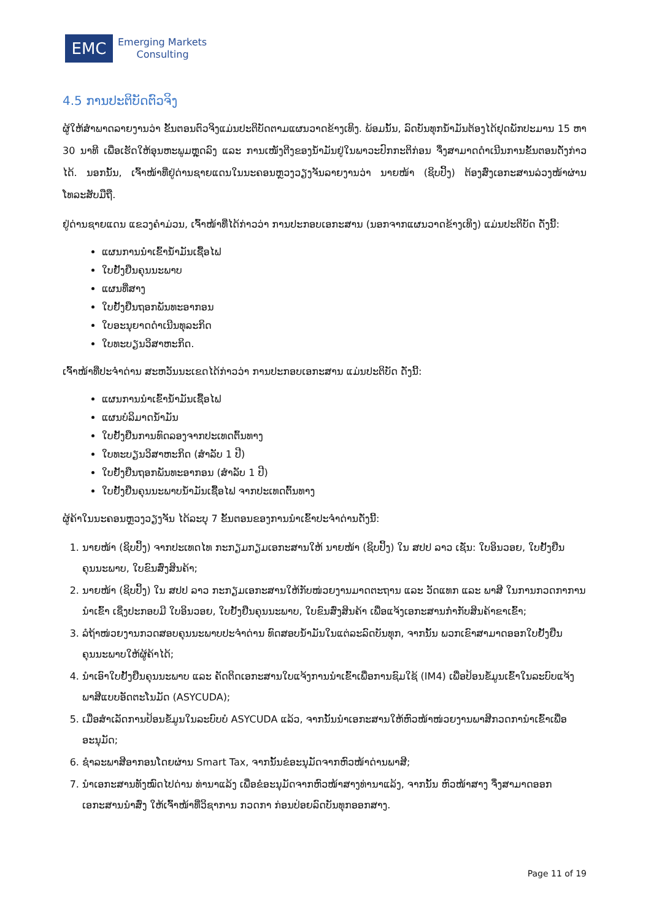EMC
Emerging Markets
Consulting
4.5 ການປະຕິບັດຕົວຈິງ
ຜູ້ໃຫ້ສຳພາດລາຍງານວ່າ ຂັ້ນຕອນຕົວຈິງແມ່ນປະຕິບັດຕາມແຜນວາດຂ້າງເທິງ. ພ້ອມນັ້ນ, ລົດບັນທຸກນ້ຳມັນຕ້ອງໄດ້ຢຸດພັກປະມານ 15 ຫາ 30 ນາທີ ເພື່ອເຮັດໃຫ້ອຸນຫະພູມຫຼຸດລົງ ແລະ ການເໜັງຕີງຂອງນ້ຳມັນຢູ່ໃນພາວະປົກກະຕິກ່ອນ ຈຶ່ງສາມາດດຳເນີນການຂັ້ນຕອນດັ່ງກ່າວໄດ້. ນອກນັ້ນ, ເຈົ້າໜ້າທີ່ຢູ່ດ່ານຊາຍແດນໃນນະຄອນຫຼວງວຽງຈັນລາຍງານວ່າ ນາຍໜ້າ (ຊິບປິ້ງ) ຕ້ອງສົ່ງເອກະສານລ່ວງໜ້າຜ່ານ ໂທລະສັບມືຖື.
ຢູ່ດ່ານຊາຍແດນ ແຂວງຄຳມ່ວນ, ເຈົ້າໜ້າທີ່ໄດ້ກ່າວວ່າ ການປະກອບເອກະສານ (ນອກຈາກແຜນວາດຂ້າງເທິງ) ແມ່ນປະຕິບັດ ດັ່ງນີ້:
ແຜນການນຳເຂົ້ານ້ຳມັນເຊື້ອໄຟ
ໃບຢັ້ງຢືນຄຸນນະພາບ
ແຜນທີ່ສາງ
ໃບຢັ້ງຢືນຖອກພັນທະອາກອນ
ໃບອະນຸຍາດດຳເນີນທຸລະກິດ
ໃບທະບຽນວິສາຫະກິດ.
ເຈົ້າໜ້າທີ່ປະຈຳດ່ານ ສະຫວັນນະເຂດໄດ້ກ່າວວ່າ ການປະກອບເອກະສານ ແມ່ນປະຕິບັດ ດັ່ງນີ້:
ແຜນການນຳເຂົ້ານ້ຳມັນເຊື້ອໄຟ
ແຜນບໍລິມາດນ້ຳມັນ
ໃບຢັ້ງຢືນການທົດລອງຈາກປະເທດຕົ້ນທາງ
ໃບທະບຽນວິສາຫະກິດ (ສຳລັບ 1 ປີ)
ໃບຢັ້ງຢືນຖອກພັນທະອາກອນ (ສຳລັບ 1 ປີ)
ໃບຢັ້ງຢືນຄຸນນະພາບນ້ຳມັນເຊື້ອໄຟ ຈາກປະເທດຕົ້ນທາງ
ຜູ້ຄ້າໃນນະຄອນຫຼວງວຽງຈັນ ໄດ້ລະບຸ 7 ຂັ້ນຕອນຂອງການນຳເຂົ້າປະຈຳດ່ານດັ່ງນີ້:
1. ນາຍໜ້າ (ຊິບປິ້ງ) ຈາກປະເທດໄທ ກະກຽມກຽມເອກະສານໃຫ້ ນາຍໜ້າ (ຊິບປິ້ງ) ໃນ ສປປ ລາວ ເຊັ່ນ: ໃບອິນວອຍ, ໃບຢັ້ງຢືນຄຸນນະພາບ, ໃບຂົນສົ່ງສິນຄ້າ;
2. ນາຍໜ້າ (ຊິບປິ້ງ) ໃນ ສປປ ລາວ ກະກຽມເອກະສານໃຫ້ກັບໜ່ວຍງານມາດຕະຖານ ແລະ ວັດແທກ ແລະ ພາສີ ໃນການກວດກາການນຳເຂົ້າ ເຊິ່ງປະກອບມີ ໃບອິນວອຍ, ໃບຢັ້ງຢືນຄຸນນະພາບ, ໃບຂົນສົ່ງສິນຄ້າ ເພື່ອແຈ້ງເອກະສານກຳກັບສິນຄ້າຂາເຂົ້າ;
3. ລໍຖ້າໜ່ວຍງານກວດສອບຄຸນນະພາບປະຈຳດ່ານ ທົດສອບນ້ຳມັນໃນແຕ່ລະລົດບັນທຸກ, ຈາກນັ້ນ ພວກເຂົາສາມາດອອກໃບຢັ້ງຢືນຄຸນນະພາບໃຫ້ຜູ້ຄ້າໄດ້;
4. ນຳເອົາໃບຢັ້ງຢືນຄຸນນະພາບ ແລະ ຄັດຕິດເອກະສານໃບແຈ້ງການນຳເຂົ້າເພື່ອການຊົມໃຊ້ (IM4) ເພື່ອປ້ອນຂໍ້ມູນເຂົ້າໃນລະບົບແຈ້ງພາສີແບບອັດຕະໂນມັດ (ASYCUDA);
5. ເມື່ອສຳເລັດການປ້ອນຂໍ້ມູນໃນລະບົບບໍ ASYCUDA ແລ້ວ, ຈາກນັ້ນນຳເອກະສານໃຫ້ຫົວໜ້າໜ່ວຍງານພາສີກວດການຳເຂົ້າເພື່ອອະນຸມັດ;
6. ຊຳລະພາສີອາກອນໂດຍຜ່ານ Smart Tax, ຈາກນັ້ນຂໍອະນຸມັດຈາກຫົວໜ້າດ່ານພາສີ;
7. ນຳເອກະສານທັງໝົດໄປດ່ານ ທ່ານາແລ້ງ ເພື່ອຂໍອະນຸມັດຈາກຫົວໜ້າສາງທ່ານາແລ້ງ, ຈາກນັ້ນ ຫົວໜ້າສາງ ຈຶ່ງສາມາດອອກເອກະສານນຳສົ່ງ ໃຫ້ເຈົ້າໜ້າທີ່ວິຊາການ ກວດກາ ກ່ອນປ່ອຍລົດບັນທຸກອອກສາງ.
Page 11 of 19